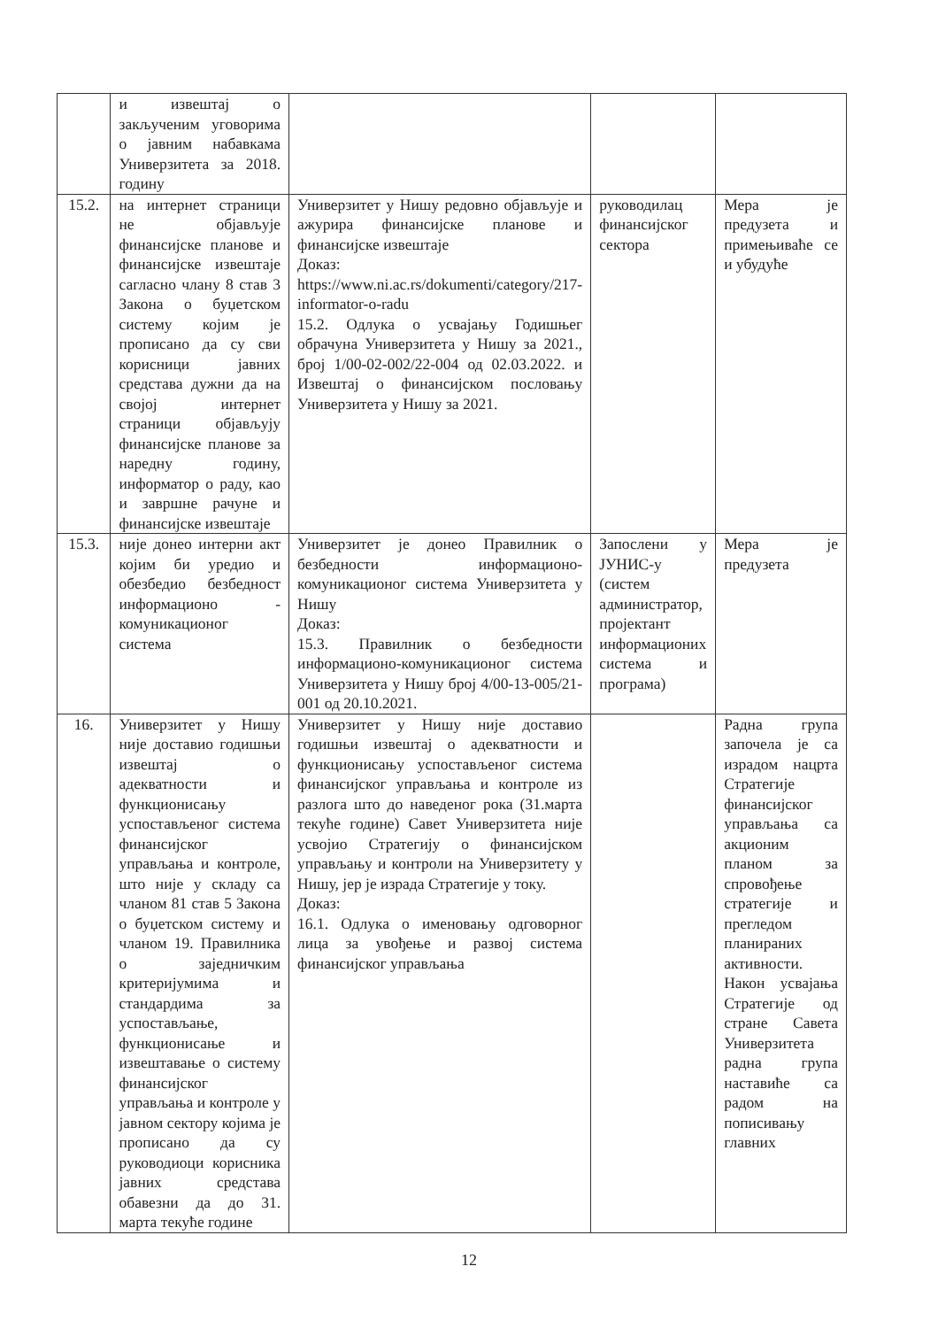| | и извештај о закљученим уговорима о јавним набавкама Универзитета за 2018. годину | | | |
| 15.2. | на интернет страници не објављује финансијске планове и финансијске извештаје сагласно члану 8 став 3 Закона о буџетском систему којим је прописано да су сви корисници јавних средстава дужни да на својој интернет страници објављују финансијске планове за наредну годину, информатор о раду, као и завршне рачуне и финансијске извештаје | Универзитет у Нишу редовно објављује и ажурира финансијске планове и финансијске извештаје Доказ: https://www.ni.ac.rs/dokumenti/category/217-informator-o-radu 15.2. Одлука о усвајању Годишњег обрачуна Универзитета у Нишу за 2021., број 1/00-02-002/22-004 од 02.03.2022. и Извештај о финансијском пословању Универзитета у Нишу за 2021. | руководилац финансијског сектора | Мера је предузета и примењиваће се и убудуће |
| 15.3. | није донео интерни акт којим би уредио и обезбедио безбедност информационо - комуникационог система | Универзитет је донео Правилник о безбедности информационо-комуникационог система Универзитета у Нишу Доказ: 15.3. Правилник о безбедности информационо-комуникационог система Универзитета у Нишу број 4/00-13-005/21-001 од 20.10.2021. | Запослени у ЈУНИС-у (систем администратор, пројектант информационих система и програма) | Мера је предузета |
| 16. | Универзитет у Нишу није доставио годишњи извештај о адекватности и функционисању успостављеног система финансијског управљања и контроле, што није у складу са чланом 81 став 5 Закона о буџетском систему и чланом 19. Правилника о заједничким критеријумима и стандардима за успостављање, функционисање и извештавање о систему финансијског управљања и контроле у јавном сектору којима је прописано да су руководиоци корисника јавних средстава обавезни да до 31. марта текуће године | Универзитет у Нишу није доставио годишњи извештај о адекватности и функционисању успостављеног система финансијског управљања и контроле из разлога што до наведеног рока (31.марта текуће године) Савет Универзитета није усвојио Стратегију о финансијском управљању и контроли на Универзитету у Нишу, јер је израда Стратегије у току. Доказ: 16.1. Одлука о именовању одговорног лица за увођење и развој система финансијског управљања | | Радна група започела је са израдом нацрта Стратегије финансијског управљања са акционим планом за спровођење стратегије и прегледом планираних активности. Након усвајања Стратегије од стране Савета Универзитета радна група наставиће са радом на пописивању главних |
12